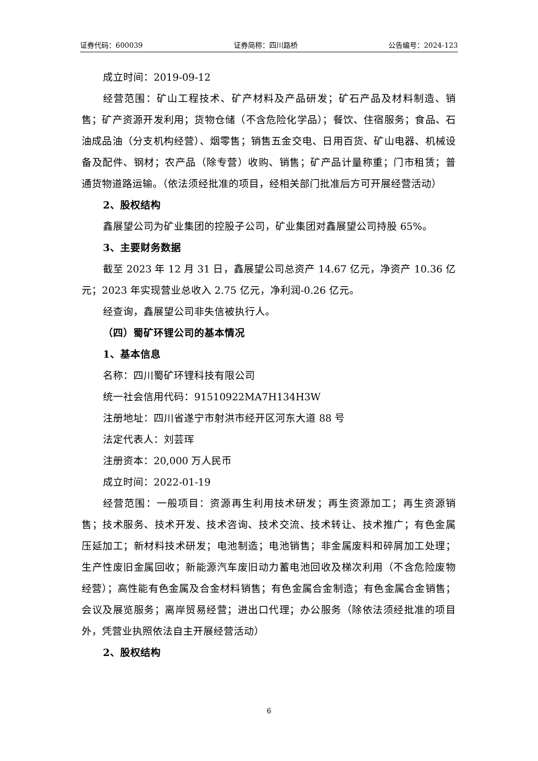证券代码：600039 证券简称：四川路桥 公告编号：2024-123
成立时间：2019-09-12
经营范围：矿山工程技术、矿产材料及产品研发；矿石产品及材料制造、销售；矿产资源开发利用；货物仓储（不含危险化学品）；餐饮、住宿服务；食品、石油成品油（分支机构经营）、烟零售；销售五金交电、日用百货、矿山电器、机械设备及配件、钢材；农产品（除专营）收购、销售；矿产品计量称重；门市租赁；普通货物道路运输。（依法须经批准的项目，经相关部门批准后方可开展经营活动）
2、股权结构
鑫展望公司为矿业集团的控股子公司，矿业集团对鑫展望公司持股 65%。
3、主要财务数据
截至 2023 年 12 月 31 日，鑫展望公司总资产 14.67 亿元，净资产 10.36 亿元；2023 年实现营业总收入 2.75 亿元，净利润-0.26 亿元。
经查询，鑫展望公司非失信被执行人。
（四）蜀矿环锂公司的基本情况
1、基本信息
名称：四川蜀矿环锂科技有限公司
统一社会信用代码：91510922MA7H134H3W
注册地址：四川省遂宁市射洪市经开区河东大道 88 号
法定代表人：刘芸珲
注册资本：20,000 万人民币
成立时间：2022-01-19
经营范围：一般项目：资源再生利用技术研发；再生资源加工；再生资源销售；技术服务、技术开发、技术咨询、技术交流、技术转让、技术推广；有色金属压延加工；新材料技术研发；电池制造；电池销售；非金属废料和碎屑加工处理；生产性废旧金属回收；新能源汽车废旧动力蓄电池回收及梯次利用（不含危险废物经营）；高性能有色金属及合金材料销售；有色金属合金制造；有色金属合金销售；会议及展览服务；离岸贸易经营；进出口代理；办公服务（除依法须经批准的项目外，凭营业执照依法自主开展经营活动）
2、股权结构
6